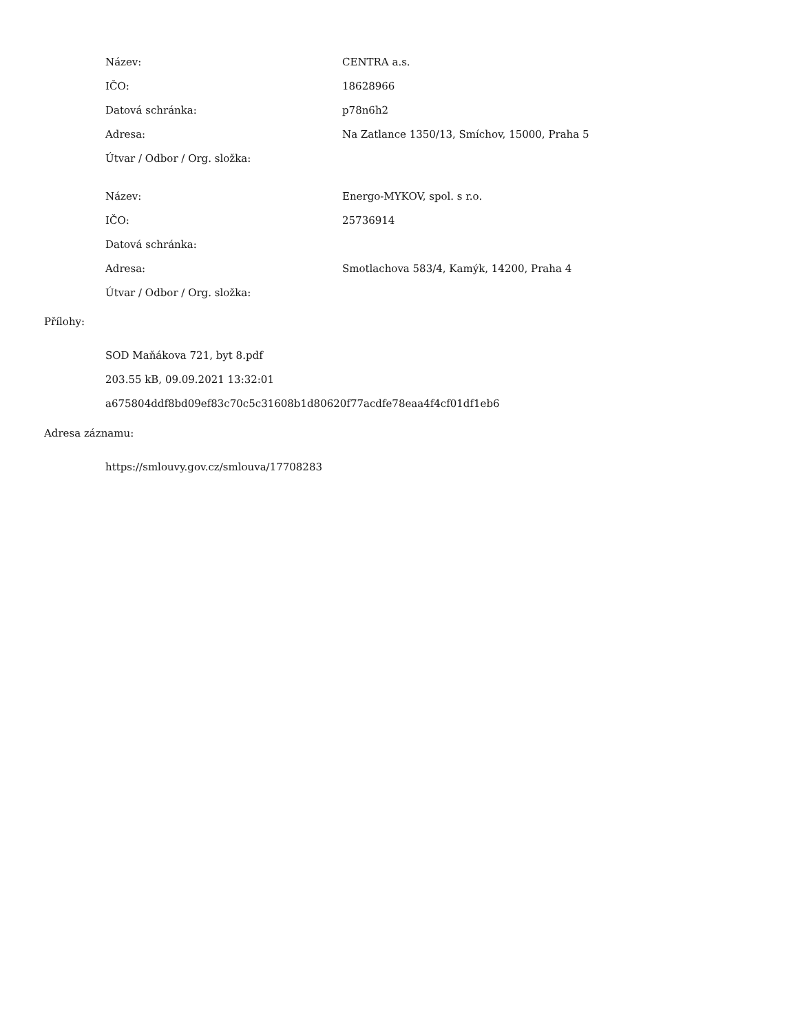| Název: | CENTRA a.s. |
| IČO: | 18628966 |
| Datová schránka: | p78n6h2 |
| Adresa: | Na Zatlance 1350/13, Smíchov, 15000, Praha 5 |
| Útvar / Odbor / Org. složka: | |
| Název: | Energo-MYKOV, spol. s r.o. |
| IČO: | 25736914 |
| Datová schránka: | |
| Adresa: | Smotlachova 583/4, Kamýk, 14200, Praha 4 |
| Útvar / Odbor / Org. složka: | |
Přílohy:
SOD Maňákova 721, byt 8.pdf
203.55 kB, 09.09.2021 13:32:01
a675804ddf8bd09ef83c70c5c31608b1d80620f77acdfe78eaa4f4cf01df1eb6
Adresa záznamu:
https://smlouvy.gov.cz/smlouva/17708283